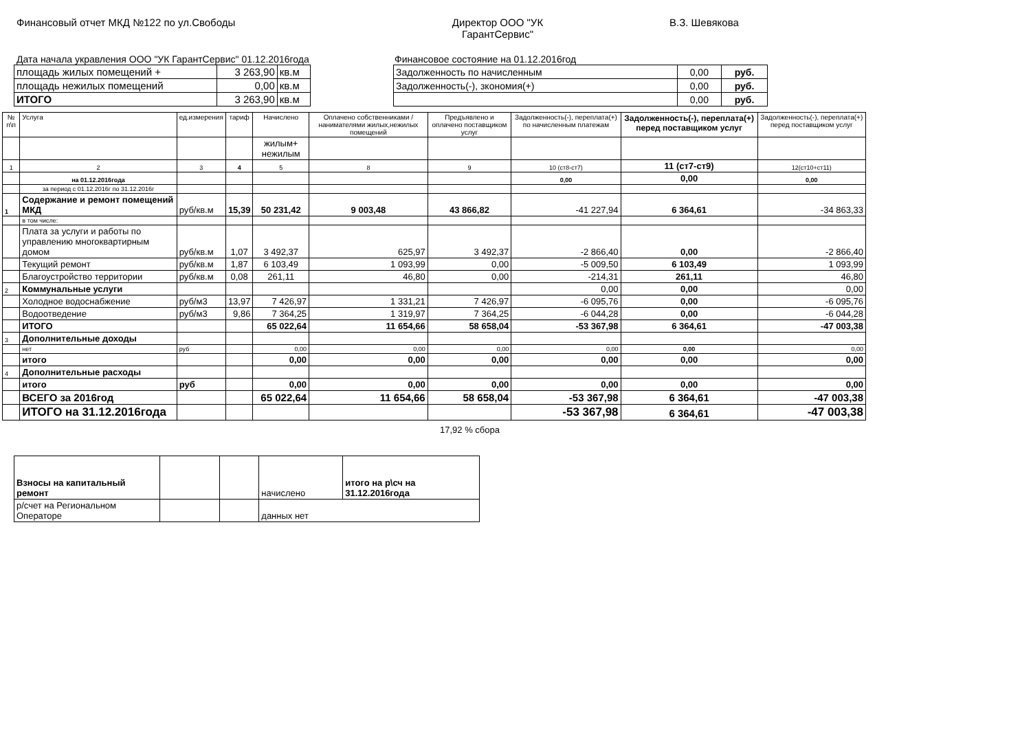Финансовый отчет МКД №122 по ул.Свободы Директор ООО "УК ГарантСервис"
В.З. Шевякова
Дата начала укравления ООО "УК ГарантСервис" 01.12.2016года Финансовое состояние на 01.12.2016год
| площадь жилых помещений + | 3 263,90 | кв.м |
| площадь нежилых помещений | 0,00 | кв.м |
| ИТОГО | 3 263,90 | кв.м |
| Задолженность по начисленным | 0,00 | руб. |
| Задолженность(-), зкономия(+) | 0,00 | руб. |
| | 0,00 | руб. |
| № п\п | Услуга | ед.измерения | тариф | Начислено | Оплачено собственниками /нанимателями жилых,нежилых помещений | Предъявлено и оплачено поставщиком услуг | Задолженность(-), переплата(+) по начисленным платежам | Задолженность(-), переплата(+) перед поставщиком услуг | Задолженность(-), переплата(+) перед поставщиком услуг |
| --- | --- | --- | --- | --- | --- | --- | --- | --- | --- |
| | | | | жилым+ нежилым | | | | | |
| 1 | 2 | 3 | 4 | 5 | 8 | 9 | 10 (ст8-ст7) | 11 (ст7-ст9) | 12(ст10+ст11) |
| | на 01.12.2016года | | | | | | 0,00 | 0,00 | 0,00 |
| | за период с 01.12.2016г по 31.12.2016г | | | | | | | | |
| 1 | Содержание и ремонт помещений МКД | руб/кв.м | 15,39 | 50 231,42 | 9 003,48 | 43 866,82 | -41 227,94 | 6 364,61 | -34 863,33 |
| | в том числе: | | | | | | | | |
| | Плата за услуги и работы по управлению многоквартирным домом | руб/кв.м | 1,07 | 3 492,37 | 625,97 | 3 492,37 | -2 866,40 | 0,00 | -2 866,40 |
| | Текущий ремонт | руб/кв.м | 1,87 | 6 103,49 | 1 093,99 | 0,00 | -5 009,50 | 6 103,49 | 1 093,99 |
| | Благоустройство территории | руб/кв.м | 0,08 | 261,11 | 46,80 | 0,00 | -214,31 | 261,11 | 46,80 |
| 2 | Коммунальные услуги | | | | | | 0,00 | 0,00 | 0,00 |
| | Холодное водоснабжение | руб/м3 | 13,97 | 7 426,97 | 1 331,21 | 7 426,97 | -6 095,76 | 0,00 | -6 095,76 |
| | Водоотведение | руб/м3 | 9,86 | 7 364,25 | 1 319,97 | 7 364,25 | -6 044,28 | 0,00 | -6 044,28 |
| | ИТОГО | | | 65 022,64 | 11 654,66 | 58 658,04 | -53 367,98 | 6 364,61 | -47 003,38 |
| 3 | Дополнительные доходы | | | | | | | | |
| | нет | руб | | 0,00 | 0,00 | 0,00 | 0,00 | 0,00 | 0,00 |
| | итого | | | 0,00 | 0,00 | 0,00 | 0,00 | 0,00 | 0,00 |
| 4 | Дополнительные расходы | | | | | | | | |
| | итого | руб | | 0,00 | 0,00 | 0,00 | 0,00 | 0,00 | 0,00 |
| | ВСЕГО за 2016год | | | 65 022,64 | 11 654,66 | 58 658,04 | -53 367,98 | 6 364,61 | -47 003,38 |
| | ИТОГО на 31.12.2016года | | | | | | -53 367,98 | 6 364,61 | -47 003,38 |
17,92 % сбора
| Взносы на капитальный ремонт | | | начислено | итого на р\сч на 31.12.2016года |
| р/счет на Региональном Операторе | | | данных нет | |